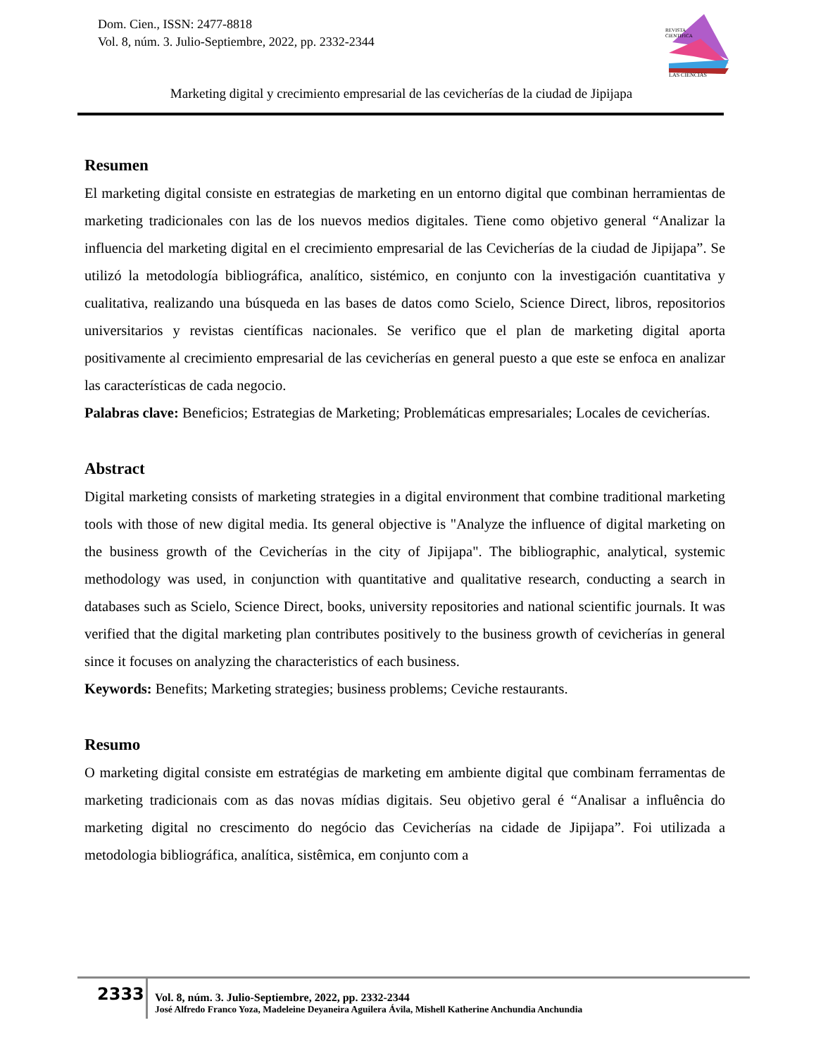Dom. Cien., ISSN: 2477-8818
Vol. 8, núm. 3. Julio-Septiembre, 2022, pp. 2332-2344
REVISTA
CIENTIFICA
LAS CIENCIAS
Marketing digital y crecimiento empresarial de las cevicherías de la ciudad de Jipijapa
Resumen
El marketing digital consiste en estrategias de marketing en un entorno digital que combinan herramientas de marketing tradicionales con las de los nuevos medios digitales. Tiene como objetivo general “Analizar la influencia del marketing digital en el crecimiento empresarial de las Cevicherías de la ciudad de Jipijapa”. Se utilizó la metodología bibliográfica, analítico, sistémico, en conjunto con la investigación cuantitativa y cualitativa, realizando una búsqueda en las bases de datos como Scielo, Science Direct, libros, repositorios universitarios y revistas científicas nacionales. Se verifico que el plan de marketing digital aporta positivamente al crecimiento empresarial de las cevicherías en general puesto a que este se enfoca en analizar las características de cada negocio.
Palabras clave: Beneficios; Estrategias de Marketing; Problemáticas empresariales; Locales de cevicherías.
Abstract
Digital marketing consists of marketing strategies in a digital environment that combine traditional marketing tools with those of new digital media. Its general objective is "Analyze the influence of digital marketing on the business growth of the Cevicherías in the city of Jipijapa". The bibliographic, analytical, systemic methodology was used, in conjunction with quantitative and qualitative research, conducting a search in databases such as Scielo, Science Direct, books, university repositories and national scientific journals. It was verified that the digital marketing plan contributes positively to the business growth of cevicherías in general since it focuses on analyzing the characteristics of each business.
Keywords: Benefits; Marketing strategies; business problems; Ceviche restaurants.
Resumo
O marketing digital consiste em estratégias de marketing em ambiente digital que combinam ferramentas de marketing tradicionais com as das novas mídias digitais. Seu objetivo geral é “Analisar a influência do marketing digital no crescimento do negócio das Cevicherías na cidade de Jipijapa”. Foi utilizada a metodologia bibliográfica, analítica, sistêmica, em conjunto com a
2333
Vol. 8, núm. 3. Julio-Septiembre, 2022, pp. 2332-2344
José Alfredo Franco Yoza, Madeleine Deyaneira Aguilera Ávila, Mishell Katherine Anchundia Anchundia